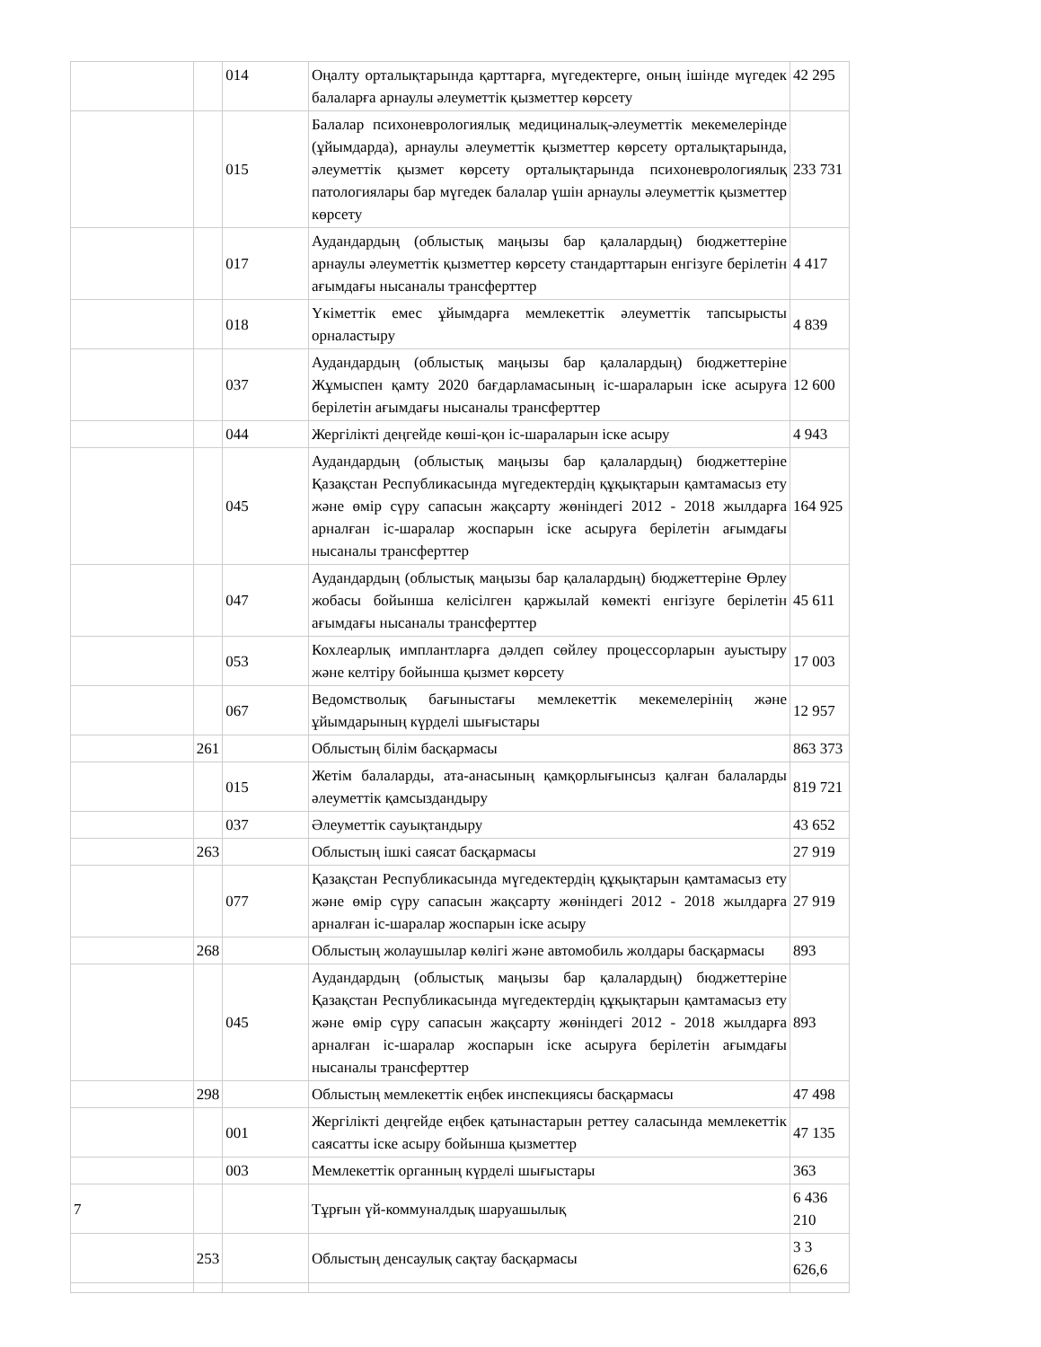| | | 014 | Оңалту орталықтарында қарттарға, мүгедектерге, оның ішінде мүгедек балаларға арнаулы әлеуметтік қызметтер көрсету | 42 295 |
| | | 015 | Балалар психоневрологиялық медициналық-әлеуметтік мекемелерінде (ұйымдарда), арнаулы әлеуметтік қызметтер көрсету орталықтарында, әлеуметтік қызмет көрсету орталықтарында психоневрологиялық патологиялары бар мүгедек балалар үшін арнаулы әлеуметтік қызметтер көрсету | 233 731 |
| | | 017 | Аудандардың (облыстық маңызы бар қалалардың) бюджеттеріне арнаулы әлеуметтік қызметтер көрсету стандарттарын енгізуге берілетін ағымдағы нысаналы трансферттер | 4 417 |
| | | 018 | Үкіметтік емес ұйымдарға мемлекеттік әлеуметтік тапсырысты орналастыру | 4 839 |
| | | 037 | Аудандардың (облыстық маңызы бар қалалардың) бюджеттеріне Жұмыспен қамту 2020 бағдарламасының іс-шараларын іске асыруға берілетін ағымдағы нысаналы трансферттер | 12 600 |
| | | 044 | Жергілікті деңгейде көші-қон іс-шараларын іске асыру | 4 943 |
| | | 045 | Аудандардың (облыстық маңызы бар қалалардың) бюджеттеріне Қазақстан Республикасында мүгедектердің құқықтарын қамтамасыз ету және өмір сүру сапасын жақсарту жөніндегі 2012 - 2018 жылдарға арналған іс-шаралар жоспарын іске асыруға берілетін ағымдағы нысаналы трансферттер | 164 925 |
| | | 047 | Аудандардың (облыстық маңызы бар қалалардың) бюджеттеріне Өрлеу жобасы бойынша келісілген қаржылай көмекті енгізуге берілетін ағымдағы нысаналы трансферттер | 45 611 |
| | | 053 | Кохлеарлық имплантларға дәлдеп сөйлеу процессорларын ауыстыру және келтіру бойынша қызмет көрсету | 17 003 |
| | | 067 | Ведомстволық бағыныстағы мемлекеттік мекемелерінің және ұйымдарының күрделі шығыстары | 12 957 |
| | 261 | | Облыстың білім басқармасы | 863 373 |
| | | 015 | Жетім балаларды, ата-анасының қамқорлығынсыз қалған балаларды әлеуметтік қамсыздандыру | 819 721 |
| | | 037 | Әлеуметтік сауықтандыру | 43 652 |
| | 263 | | Облыстың ішкі саясат басқармасы | 27 919 |
| | | 077 | Қазақстан Республикасында мүгедектердің құқықтарын қамтамасыз ету және өмір сүру сапасын жақсарту жөніндегі 2012 - 2018 жылдарға арналған іс-шаралар жоспарын іске асыру | 27 919 |
| | 268 | | Облыстың жолаушылар көлігі және автомобиль жолдары басқармасы | 893 |
| | | 045 | Аудандардың (облыстық маңызы бар қалалардың) бюджеттеріне Қазақстан Республикасында мүгедектердің құқықтарын қамтамасыз ету және өмір сүру сапасын жақсарту жөніндегі 2012 - 2018 жылдарға арналған іс-шаралар жоспарын іске асыруға берілетін ағымдағы нысаналы трансферттер | 893 |
| | 298 | | Облыстың мемлекеттік еңбек инспекциясы басқармасы | 47 498 |
| | | 001 | Жергілікті деңгейде еңбек қатынастарын реттеу саласында мемлекеттік саясатты іске асыру бойынша қызметтер | 47 135 |
| | | 003 | Мемлекеттік органның күрделі шығыстары | 363 |
| 7 | | | Тұрғын үй-коммуналдық шаруашылық | 6 436 210 |
| | 253 | | Облыстың денсаулық сақтау басқармасы | 3 3 626,6 |